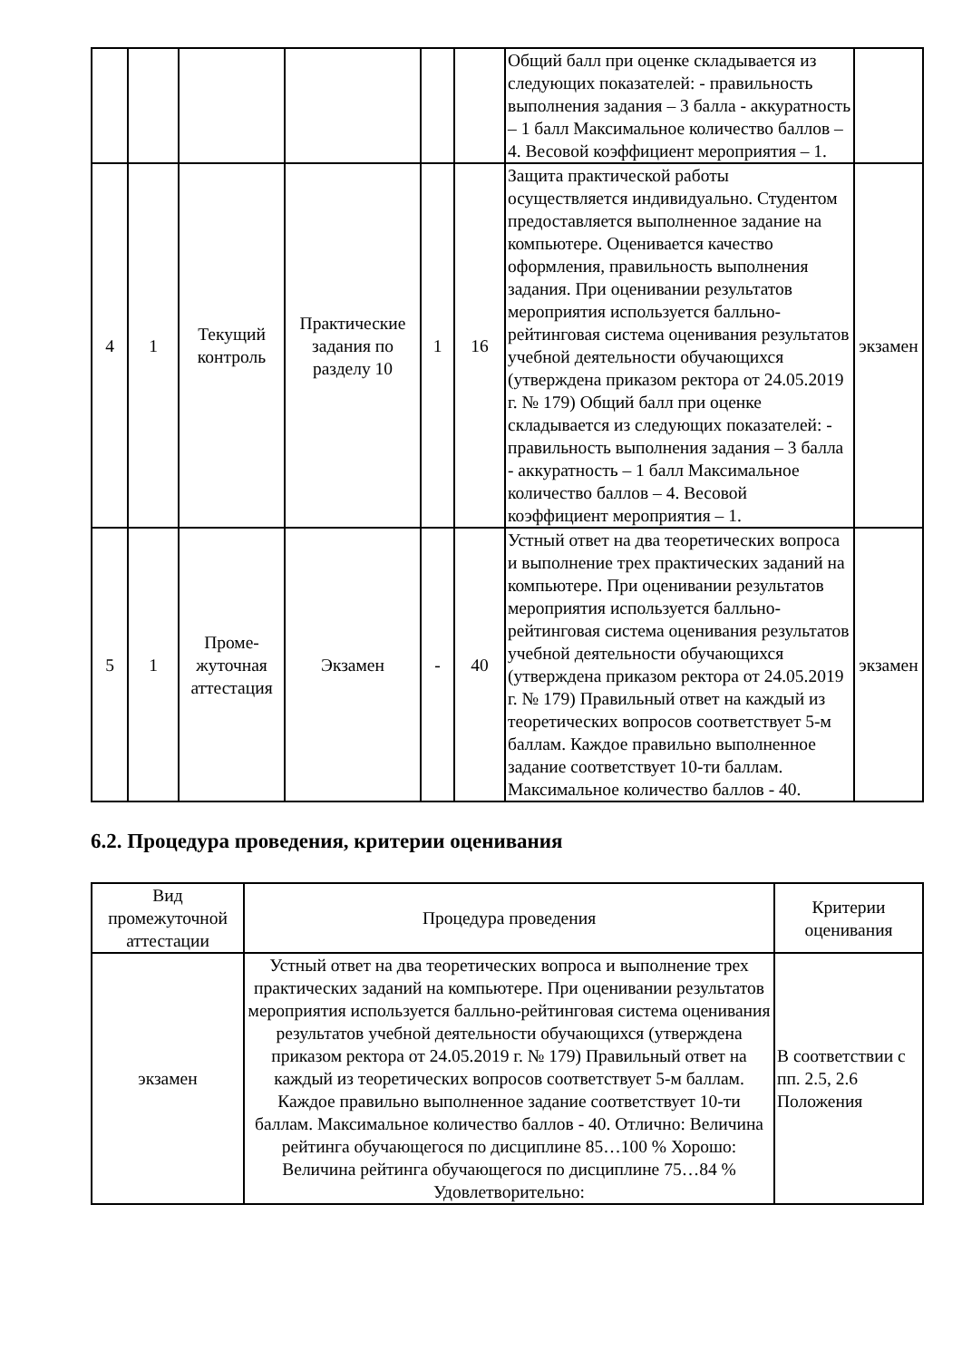| | | | | | | Общий балл при оценке складывается из следующих показателей: - правильность выполнения задания – 3 балла - аккуратность – 1 балл Максимальное количество баллов – 4. Весовой коэффициент мероприятия – 1. | |
| 4 | 1 | Текущий контроль | Практические задания по разделу 10 | 1 | 16 | Защита практической работы осуществляется индивидуально. Студентом предоставляется выполненное задание на компьютере. Оценивается качество оформления, правильность выполнения задания. При оценивании результатов мероприятия используется балльно-рейтинговая система оценивания результатов учебной деятельности обучающихся (утверждена приказом ректора от 24.05.2019 г. № 179) Общий балл при оценке складывается из следующих показателей: - правильность выполнения задания – 3 балла - аккуратность – 1 балл Максимальное количество баллов – 4. Весовой коэффициент мероприятия – 1. | экзамен |
| 5 | 1 | Проме-жуточная аттестация | Экзамен | - | 40 | Устный ответ на два теоретических вопроса и выполнение трех практических заданий на компьютере. При оценивании результатов мероприятия используется балльно-рейтинговая система оценивания результатов учебной деятельности обучающихся (утверждена приказом ректора от 24.05.2019 г. № 179) Правильный ответ на каждый из теоретических вопросов соответствует 5-м баллам. Каждое правильно выполненное задание соответствует 10-ти баллам. Максимальное количество баллов - 40. | экзамен |
6.2. Процедура проведения, критерии оценивания
| Вид промежуточной аттестации | Процедура проведения | Критерии оценивания |
| --- | --- | --- |
| экзамен | Устный ответ на два теоретических вопроса и выполнение трех практических заданий на компьютере. При оценивании результатов мероприятия используется балльно-рейтинговая система оценивания результатов учебной деятельности обучающихся (утверждена приказом ректора от 24.05.2019 г. № 179) Правильный ответ на каждый из теоретических вопросов соответствует 5-м баллам. Каждое правильно выполненное задание соответствует 10-ти баллам. Максимальное количество баллов - 40. Отлично: Величина рейтинга обучающегося по дисциплине 85…100 % Хорошо: Величина рейтинга обучающегося по дисциплине 75…84 % Удовлетворительно: | В соответствии с пп. 2.5, 2.6 Положения |